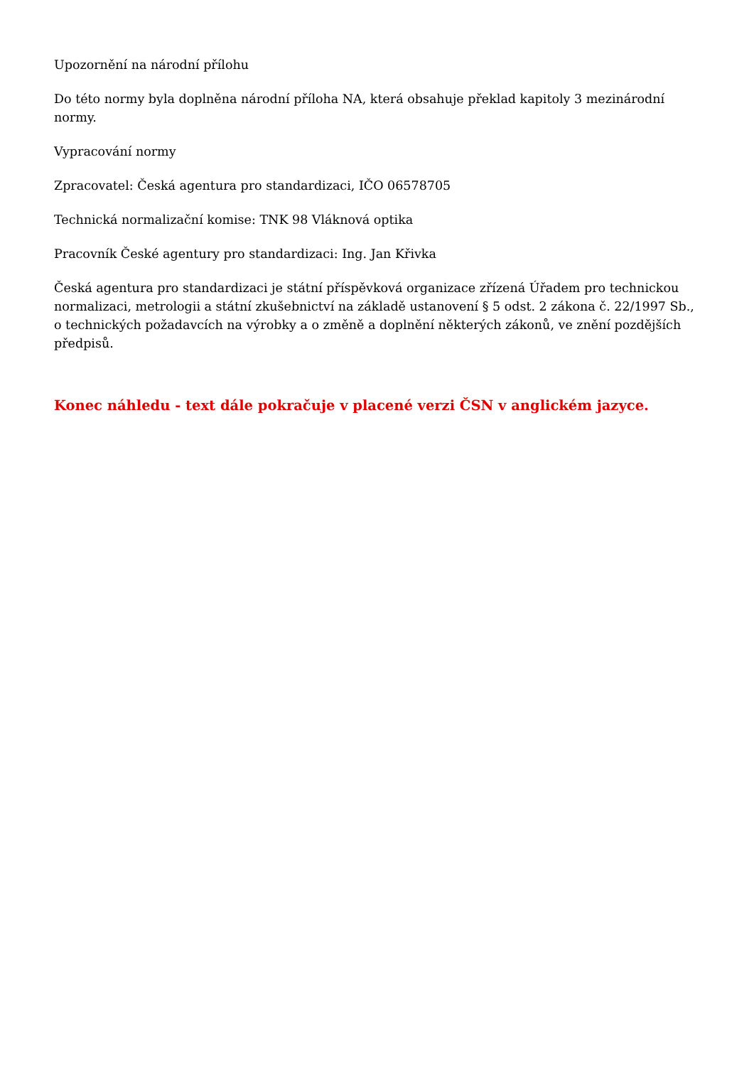Upozornění na národní přílohu
Do této normy byla doplněna národní příloha NA, která obsahuje překlad kapitoly 3 mezinárodní normy.
Vypracování normy
Zpracovatel: Česká agentura pro standardizaci, IČO 06578705
Technická normalizační komise: TNK 98 Vláknová optika
Pracovník České agentury pro standardizaci: Ing. Jan Křivka
Česká agentura pro standardizaci je státní příspěvková organizace zřízená Úřadem pro technickou normalizaci, metrologii a státní zkušebnictví na základě ustanovení § 5 odst. 2 zákona č. 22/1997 Sb., o technických požadavcích na výrobky a o změně a doplnění některých zákonů, ve znění pozdějších předpisů.
Konec náhledu - text dále pokračuje v placené verzi ČSN v anglickém jazyce.